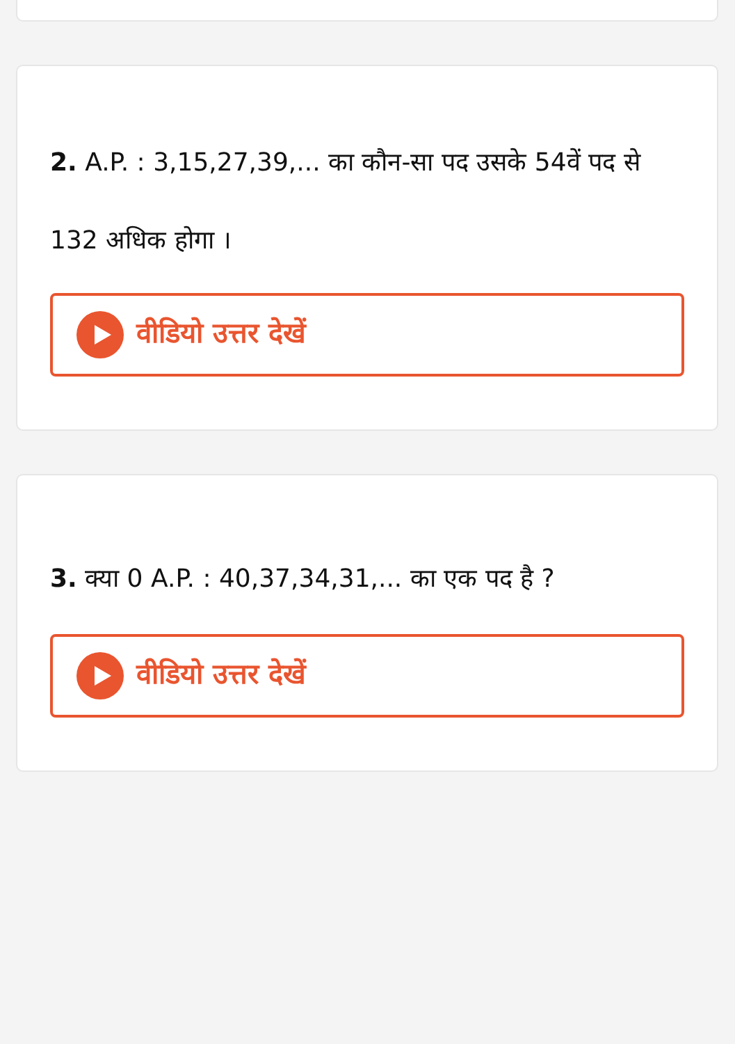2. A.P. : 3,15,27,39,... का कौन-सा पद उसके 54वें पद से 132 अधिक होगा ।
वीडियो उत्तर देखें
3. क्या 0 A.P. : 40,37,34,31,... का एक पद है ?
वीडियो उत्तर देखें